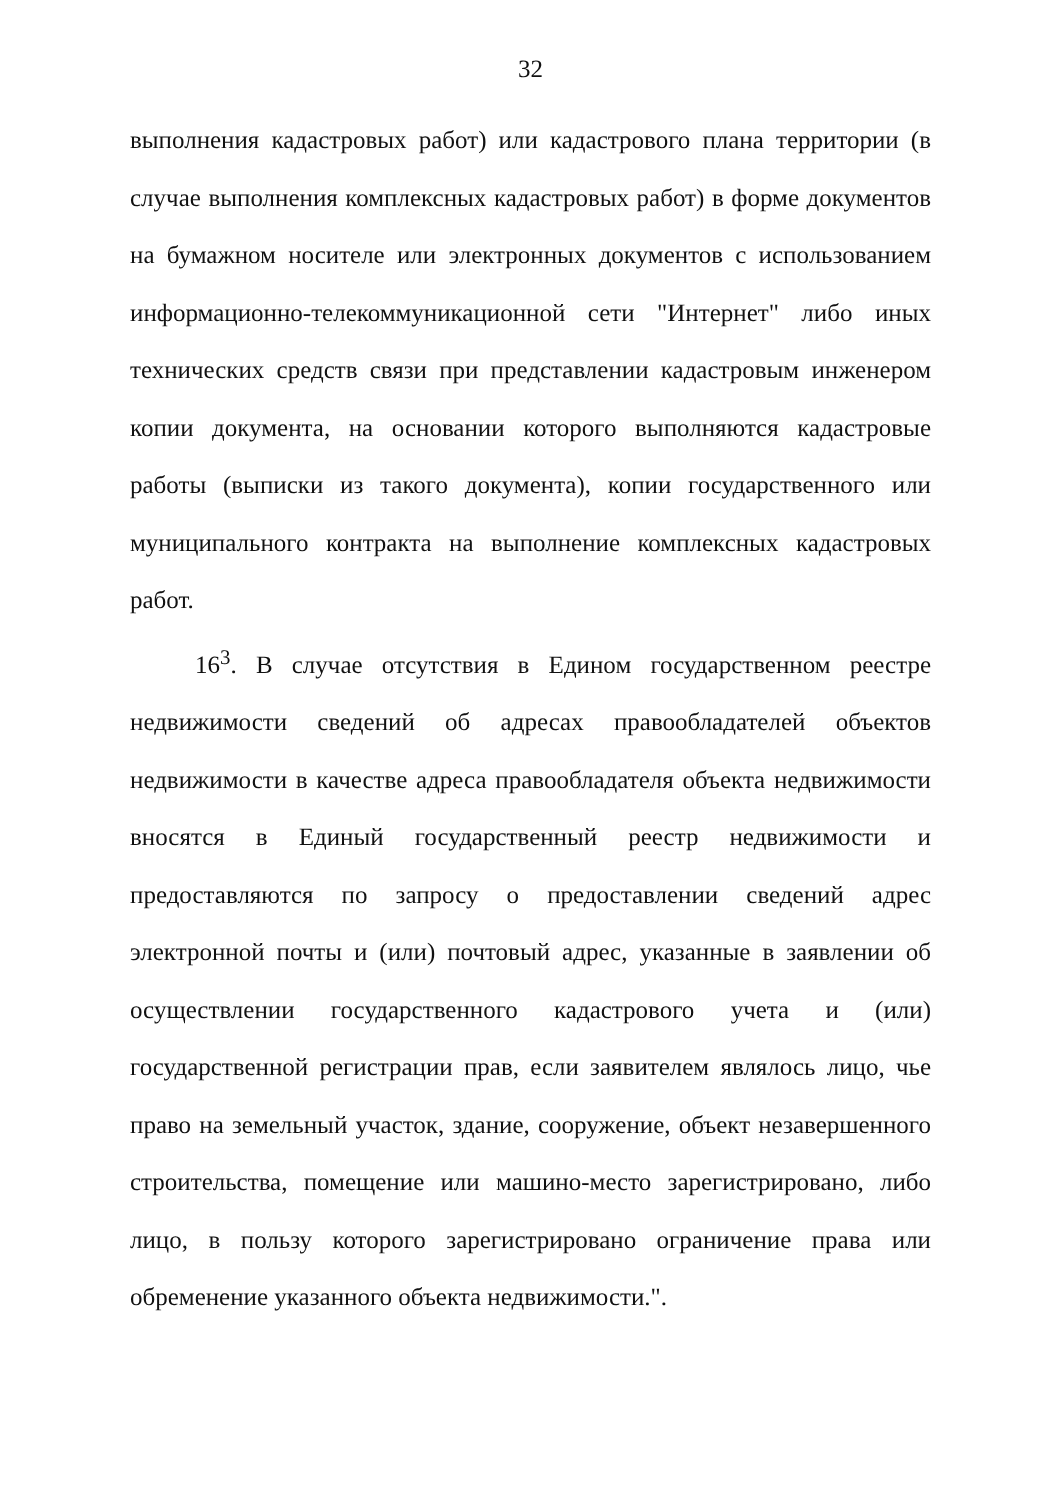32
выполнения кадастровых работ) или кадастрового плана территории (в случае выполнения комплексных кадастровых работ) в форме документов на бумажном носителе или электронных документов с использованием информационно-телекоммуникационной сети "Интернет" либо иных технических средств связи при представлении кадастровым инженером копии документа, на основании которого выполняются кадастровые работы (выписки из такого документа), копии государственного или муниципального контракта на выполнение комплексных кадастровых работ.
16<sup>3</sup>. В случае отсутствия в Едином государственном реестре недвижимости сведений об адресах правообладателей объектов недвижимости в качестве адреса правообладателя объекта недвижимости вносятся в Единый государственный реестр недвижимости и предоставляются по запросу о предоставлении сведений адрес электронной почты и (или) почтовый адрес, указанные в заявлении об осуществлении государственного кадастрового учета и (или) государственной регистрации прав, если заявителем являлось лицо, чье право на земельный участок, здание, сооружение, объект незавершенного строительства, помещение или машино-место зарегистрировано, либо лицо, в пользу которого зарегистрировано ограничение права или обременение указанного объекта недвижимости.".